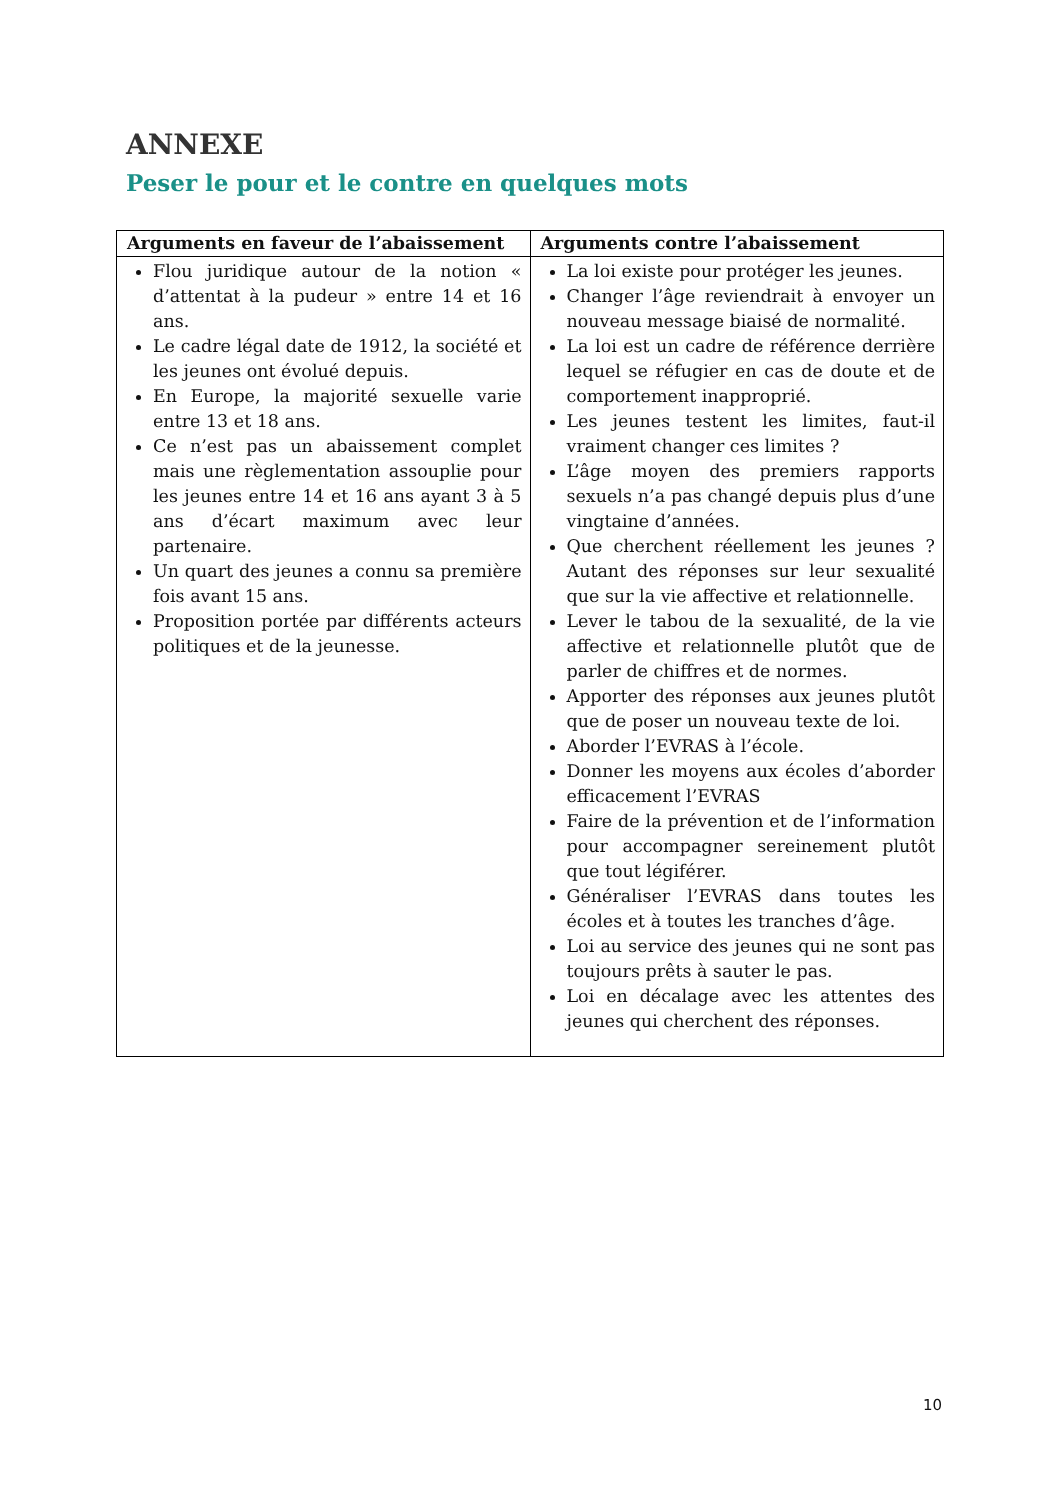ANNEXE
Peser le pour et le contre en quelques mots
| Arguments en faveur de l’abaissement | Arguments contre l’abaissement |
| --- | --- |
| Flou juridique autour de la notion « d’attentat à la pudeur » entre 14 et 16 ans. Le cadre légal date de 1912, la société et les jeunes ont évolué depuis. En Europe, la majorité sexuelle varie entre 13 et 18 ans. Ce n’est pas un abaissement complet mais une règlementation assouplie pour les jeunes entre 14 et 16 ans ayant 3 à 5 ans d’écart maximum avec leur partenaire. Un quart des jeunes a connu sa première fois avant 15 ans. Proposition portée par différents acteurs politiques et de la jeunesse. | La loi existe pour protéger les jeunes. Changer l’âge reviendrait à envoyer un nouveau message biaisé de normalité. La loi est un cadre de référence derrière lequel se réfugier en cas de doute et de comportement inapproprié. Les jeunes testent les limites, faut-il vraiment changer ces limites ? L’âge moyen des premiers rapports sexuels n’a pas changé depuis plus d’une vingtaine d’années. Que cherchent réellement les jeunes ? Autant des réponses sur leur sexualité que sur la vie affective et relationnelle. Lever le tabou de la sexualité, de la vie affective et relationnelle plutôt que de parler de chiffres et de normes. Apporter des réponses aux jeunes plutôt que de poser un nouveau texte de loi. Aborder l’EVRAS à l’école. Donner les moyens aux écoles d’aborder efficacement l’EVRAS Faire de la prévention et de l’information pour accompagner sereinement plutôt que tout légiférer. Généraliser l’EVRAS dans toutes les écoles et à toutes les tranches d’âge. Loi au service des jeunes qui ne sont pas toujours prêts à sauter le pas. Loi en décalage avec les attentes des jeunes qui cherchent des réponses. |
10